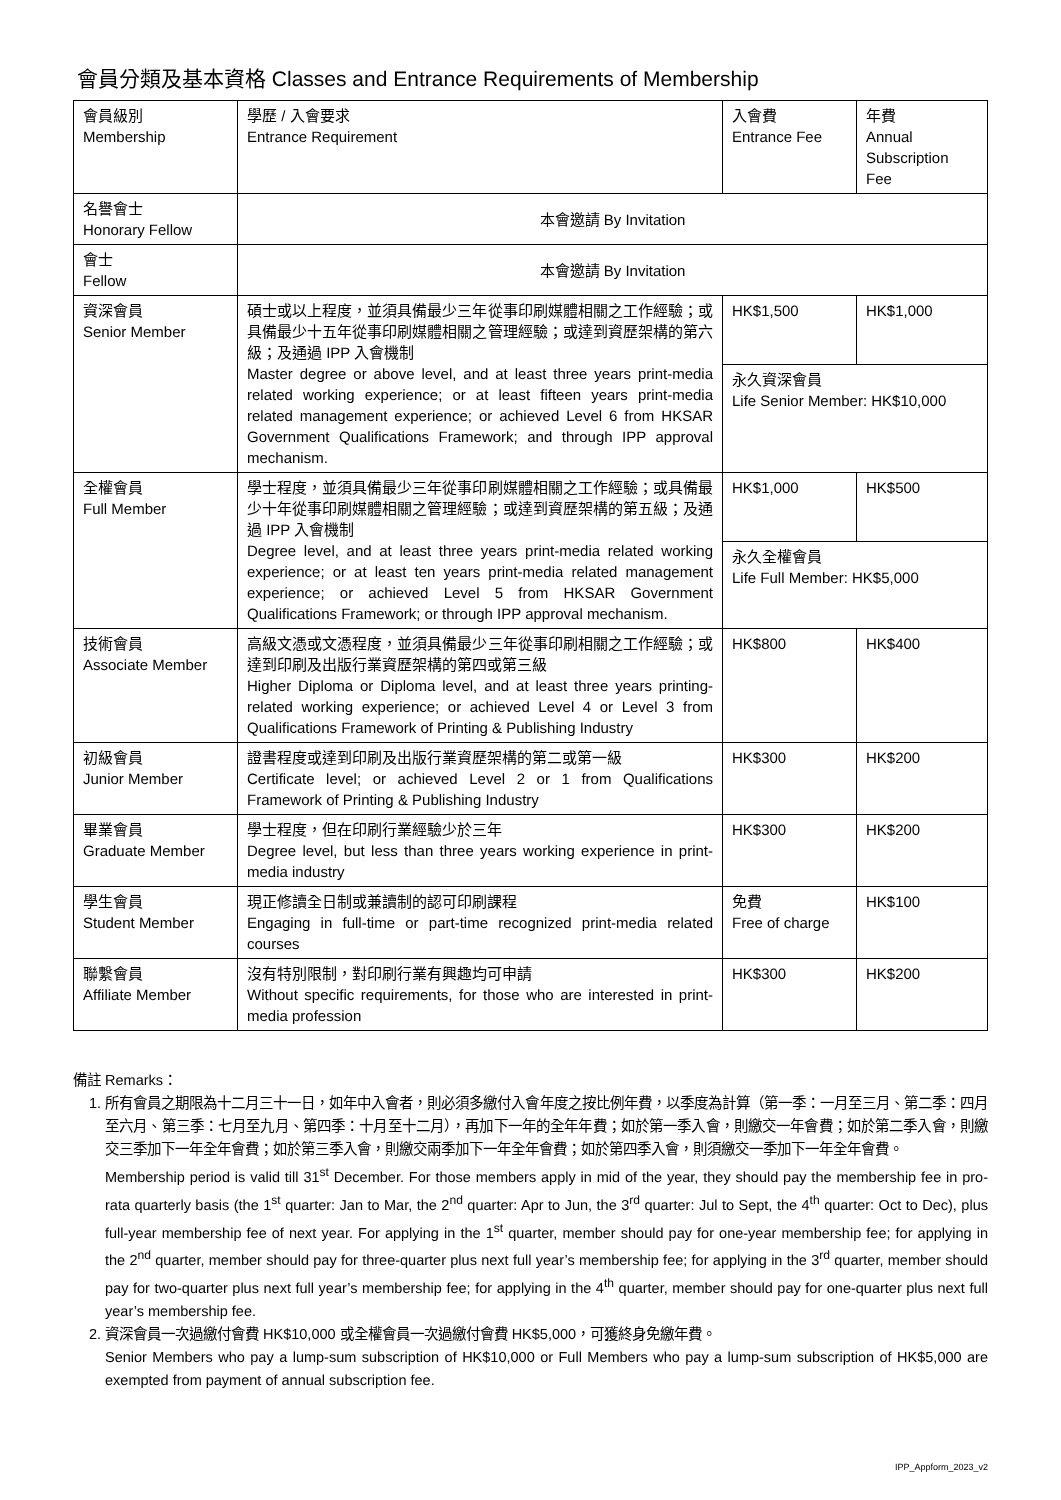會員分類及基本資格 Classes and Entrance Requirements of Membership
| 會員級別 Membership | 學歷 / 入會要求 Entrance Requirement | 入會費 Entrance Fee | 年費 Annual Subscription Fee |
| 名譽會士 Honorary Fellow | 本會邀請 By Invitation | | |
| 會士 Fellow | 本會邀請 By Invitation | | |
| 資深會員 Senior Member | 碩士或以上程度，並須具備最少三年從事印刷媒體相關之工作經驗；或具備最少十五年從事印刷媒體相關之管理經驗；或達到資歷架構的第六級；及通過 IPP 入會機制 Master degree or above level, and at least three years print-media related working experience; or at least fifteen years print-media related management experience; or achieved Level 6 from HKSAR Government Qualifications Framework; and through IPP approval mechanism. | HK$1,500 | HK$1,000 |
| | | 永久資深會員 Life Senior Member: HK$10,000 | |
| 全權會員 Full Member | 學士程度，並須具備最少三年從事印刷媒體相關之工作經驗；或具備最少十年從事印刷媒體相關之管理經驗；或達到資歷架構的第五級；及通過 IPP 入會機制 Degree level, and at least three years print-media related working experience; or at least ten years print-media related management experience; or achieved Level 5 from HKSAR Government Qualifications Framework; or through IPP approval mechanism. | HK$1,000 | HK$500 |
| | | 永久全權會員 Life Full Member: HK$5,000 | |
| 技術會員 Associate Member | 高級文憑或文憑程度，並須具備最少三年從事印刷相關之工作經驗；或達到印刷及出版行業資歷架構的第四或第三級 Higher Diploma or Diploma level, and at least three years printing-related working experience; or achieved Level 4 or Level 3 from Qualifications Framework of Printing & Publishing Industry | HK$800 | HK$400 |
| 初級會員 Junior Member | 證書程度或達到印刷及出版行業資歷架構的第二或第一級 Certificate level; or achieved Level 2 or 1 from Qualifications Framework of Printing & Publishing Industry | HK$300 | HK$200 |
| 畢業會員 Graduate Member | 學士程度，但在印刷行業經驗少於三年 Degree level, but less than three years working experience in print-media industry | HK$300 | HK$200 |
| 學生會員 Student Member | 現正修讀全日制或兼讀制的認可印刷課程 Engaging in full-time or part-time recognized print-media related courses | 免費 Free of charge | HK$100 |
| 聯繫會員 Affiliate Member | 沒有特別限制，對印刷行業有興趣均可申請 Without specific requirements, for those who are interested in print-media profession | HK$300 | HK$200 |
備註 Remarks：
1. 所有會員之期限為十二月三十一日，如年中入會者，則必須多繳付入會年度之按比例年費，以季度為計算（第一季：一月至三月、第二季：四月至六月、第三季：七月至九月、第四季：十月至十二月），再加下一年的全年年費；如於第一季入會，則繳交一年會費；如於第二季入會，則繳交三季加下一年全年會費；如於第三季入會，則繳交兩季加下一年全年會費；如於第四季入會，則須繳交一季加下一年全年會費。
Membership period is valid till 31<sup>st</sup> December. For those members apply in mid of the year, they should pay the membership fee in pro-rata quarterly basis (the 1<sup>st</sup> quarter: Jan to Mar, the 2<sup>nd</sup> quarter: Apr to Jun, the 3<sup>rd</sup> quarter: Jul to Sept, the 4<sup>th</sup> quarter: Oct to Dec), plus full-year membership fee of next year. For applying in the 1<sup>st</sup> quarter, member should pay for one-year membership fee; for applying in the 2<sup>nd</sup> quarter, member should pay for three-quarter plus next full year’s membership fee; for applying in the 3<sup>rd</sup> quarter, member should pay for two-quarter plus next full year’s membership fee; for applying in the 4<sup>th</sup> quarter, member should pay for one-quarter plus next full year’s membership fee.
2. 資深會員一次過繳付會費 HK$10,000 或全權會員一次過繳付會費 HK$5,000，可獲終身免繳年費。
Senior Members who pay a lump-sum subscription of HK$10,000 or Full Members who pay a lump-sum subscription of HK$5,000 are exempted from payment of annual subscription fee.
IPP_Appform_2023_v2